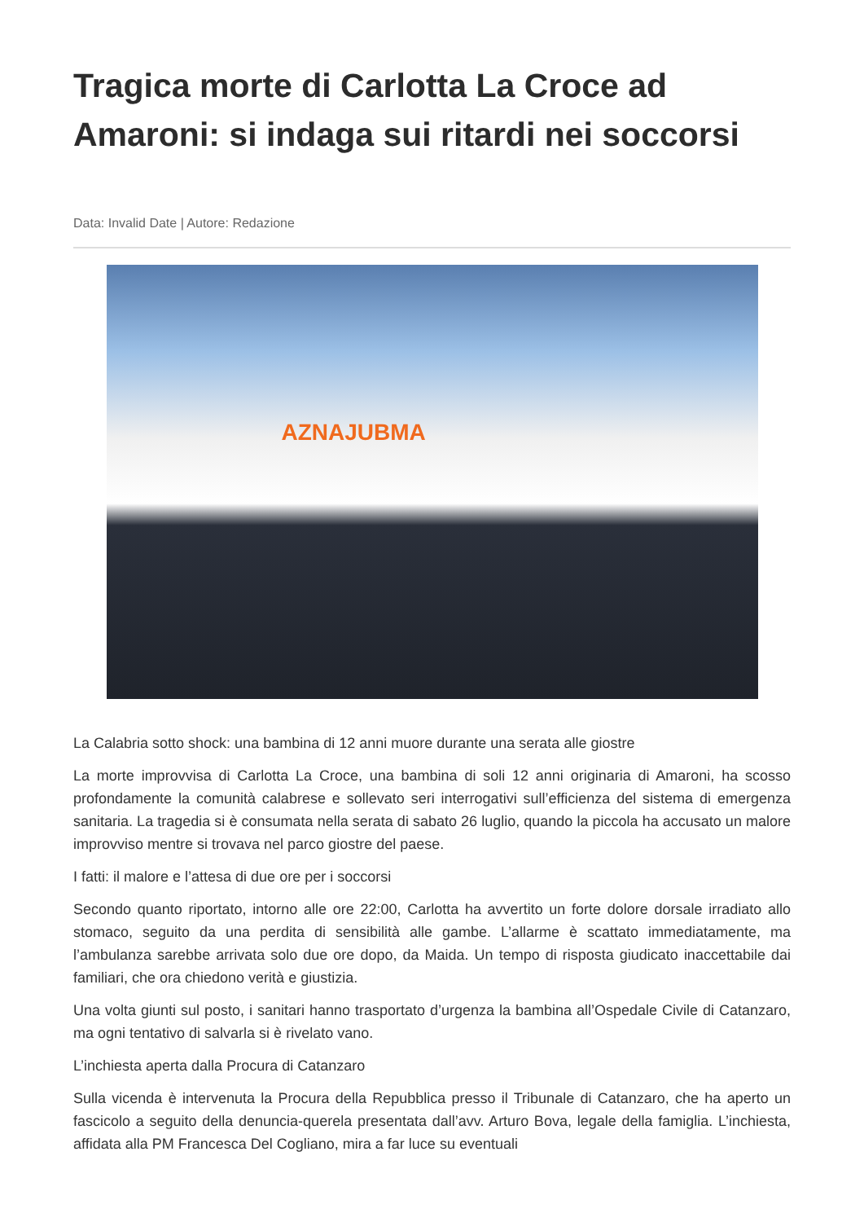Tragica morte di Carlotta La Croce ad Amaroni: si indaga sui ritardi nei soccorsi
Data: Invalid Date | Autore: Redazione
AZNAJUBMA
La Calabria sotto shock: una bambina di 12 anni muore durante una serata alle giostre
La morte improvvisa di Carlotta La Croce, una bambina di soli 12 anni originaria di Amaroni, ha scosso profondamente la comunità calabrese e sollevato seri interrogativi sull’efficienza del sistema di emergenza sanitaria. La tragedia si è consumata nella serata di sabato 26 luglio, quando la piccola ha accusato un malore improvviso mentre si trovava nel parco giostre del paese.
I fatti: il malore e l’attesa di due ore per i soccorsi
Secondo quanto riportato, intorno alle ore 22:00, Carlotta ha avvertito un forte dolore dorsale irradiato allo stomaco, seguito da una perdita di sensibilità alle gambe. L’allarme è scattato immediatamente, ma l’ambulanza sarebbe arrivata solo due ore dopo, da Maida. Un tempo di risposta giudicato inaccettabile dai familiari, che ora chiedono verità e giustizia.
Una volta giunti sul posto, i sanitari hanno trasportato d’urgenza la bambina all’Ospedale Civile di Catanzaro, ma ogni tentativo di salvarla si è rivelato vano.
L’inchiesta aperta dalla Procura di Catanzaro
Sulla vicenda è intervenuta la Procura della Repubblica presso il Tribunale di Catanzaro, che ha aperto un fascicolo a seguito della denuncia-querela presentata dall’avv. Arturo Bova, legale della famiglia. L’inchiesta, affidata alla PM Francesca Del Cogliano, mira a far luce su eventuali